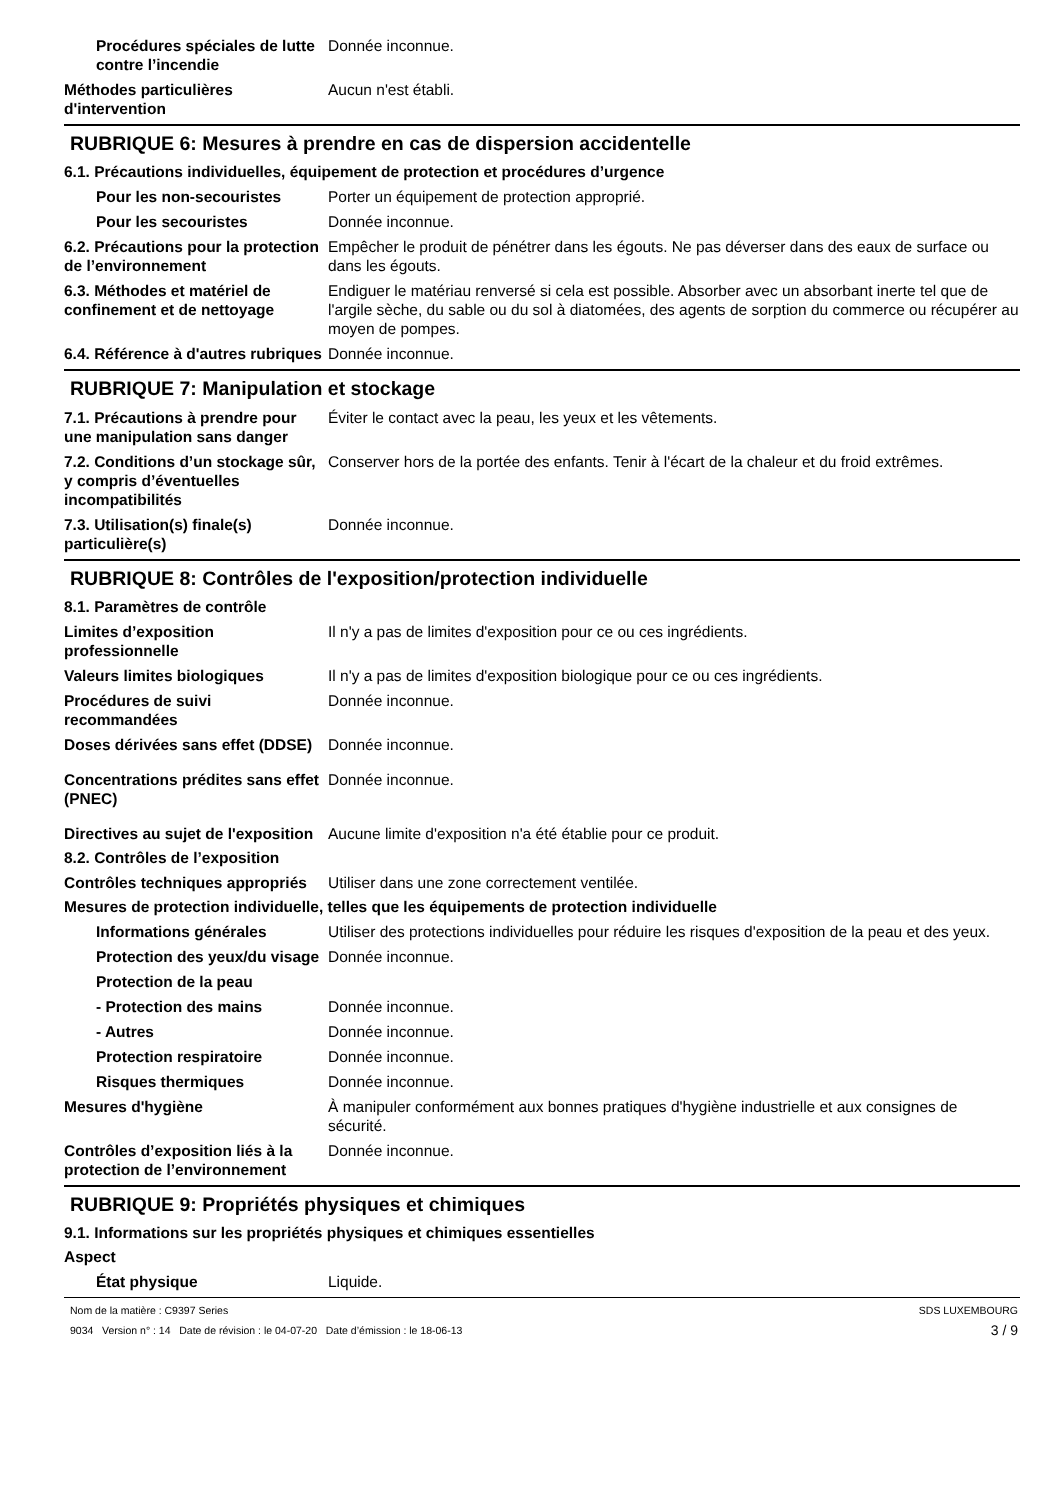Procédures spéciales de lutte contre l’incendie
Donnée inconnue.
Méthodes particulières d'intervention
Aucun n'est établi.
RUBRIQUE 6: Mesures à prendre en cas de dispersion accidentelle
6.1. Précautions individuelles, équipement de protection et procédures d’urgence
Pour les non-secouristes Porter un équipement de protection approprié.
Pour les secouristes Donnée inconnue.
6.2. Précautions pour la protection de l’environnement
Empêcher le produit de pénétrer dans les égouts. Ne pas déverser dans des eaux de surface ou dans les égouts.
6.3. Méthodes et matériel de confinement et de nettoyage
Endiguer le matériau renversé si cela est possible. Absorber avec un absorbant inerte tel que de l'argile sèche, du sable ou du sol à diatomées, des agents de sorption du commerce ou récupérer au moyen de pompes.
6.4. Référence à d'autres rubriques
Donnée inconnue.
RUBRIQUE 7: Manipulation et stockage
7.1. Précautions à prendre pour une manipulation sans danger
Éviter le contact avec la peau, les yeux et les vêtements.
7.2. Conditions d’un stockage sûr, y compris d’éventuelles incompatibilités
Conserver hors de la portée des enfants. Tenir à l'écart de la chaleur et du froid extrêmes.
7.3. Utilisation(s) finale(s) particulière(s)
Donnée inconnue.
RUBRIQUE 8: Contrôles de l'exposition/protection individuelle
8.1. Paramètres de contrôle
Limites d’exposition professionnelle
Il n'y a pas de limites d'exposition pour ce ou ces ingrédients.
Valeurs limites biologiques Il n'y a pas de limites d'exposition biologique pour ce ou ces ingrédients.
Procédures de suivi recommandées
Donnée inconnue.
Doses dérivées sans effet (DDSE)
Donnée inconnue.
Concentrations prédites sans effet (PNEC)
Donnée inconnue.
Directives au sujet de l'exposition
Aucune limite d'exposition n'a été établie pour ce produit.
8.2. Contrôles de l’exposition
Contrôles techniques appropriés
Utiliser dans une zone correctement ventilée.
Mesures de protection individuelle, telles que les équipements de protection individuelle
Informations générales Utiliser des protections individuelles pour réduire les risques d'exposition de la peau et des yeux.
Protection des yeux/du visage
Donnée inconnue.
Protection de la peau
- Protection des mains Donnée inconnue.
- Autres Donnée inconnue.
Protection respiratoire Donnée inconnue.
Risques thermiques Donnée inconnue.
Mesures d'hygiène À manipuler conformément aux bonnes pratiques d'hygiène industrielle et aux consignes de sécurité.
Contrôles d’exposition liés à la protection de l’environnement
Donnée inconnue.
RUBRIQUE 9: Propriétés physiques et chimiques
9.1. Informations sur les propriétés physiques et chimiques essentielles
Aspect
État physique Liquide.
Nom de la matière : C9397 Series
9034 Version n° : 14 Date de révision : le 04-07-20 Date d’émission : le 18-06-13
SDS LUXEMBOURG
3 / 9